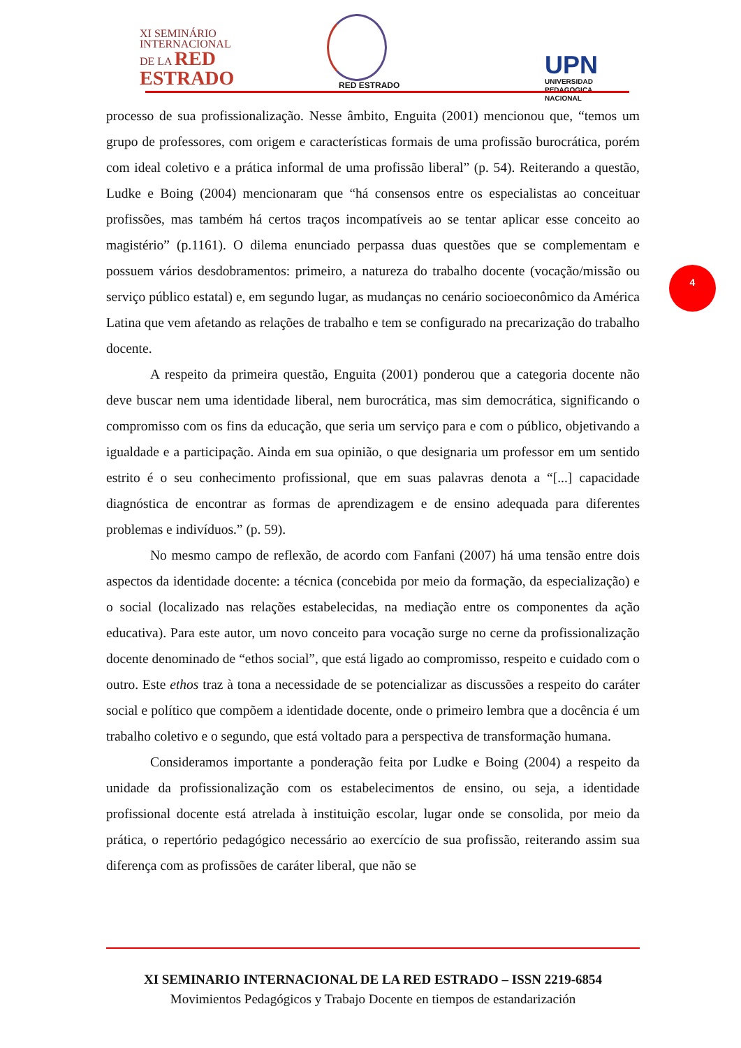XI SEMINÁRIO
INTERNACIONAL
DE LA RED
ESTRADO
RED ESTRADO
UPN
UNIVERSIDAD
PEDAGOGICA
NACIONAL
processo de sua profissionalização. Nesse âmbito, Enguita (2001) mencionou que, “temos um grupo de professores, com origem e características formais de uma profissão burocrática, porém com ideal coletivo e a prática informal de uma profissão liberal” (p. 54). Reiterando a questão, Ludke e Boing (2004) mencionaram que “há consensos entre os especialistas ao conceituar profissões, mas também há certos traços incompatíveis ao se tentar aplicar esse conceito ao magistério” (p.1161). O dilema enunciado perpassa duas questões que se complementam e possuem vários desdobramentos: primeiro, a natureza do trabalho docente (vocação/missão ou serviço público estatal) e, em segundo lugar, as mudanças no cenário socioeconômico da América Latina que vem afetando as relações de trabalho e tem se configurado na precarização do trabalho docente.
A respeito da primeira questão, Enguita (2001) ponderou que a categoria docente não deve buscar nem uma identidade liberal, nem burocrática, mas sim democrática, significando o compromisso com os fins da educação, que seria um serviço para e com o público, objetivando a igualdade e a participação. Ainda em sua opinião, o que designaria um professor em um sentido estrito é o seu conhecimento profissional, que em suas palavras denota a “[...] capacidade diagnóstica de encontrar as formas de aprendizagem e de ensino adequada para diferentes problemas e indivíduos.” (p. 59).
No mesmo campo de reflexão, de acordo com Fanfani (2007) há uma tensão entre dois aspectos da identidade docente: a técnica (concebida por meio da formação, da especialização) e o social (localizado nas relações estabelecidas, na mediação entre os componentes da ação educativa). Para este autor, um novo conceito para vocação surge no cerne da profissionalização docente denominado de “ethos social”, que está ligado ao compromisso, respeito e cuidado com o outro. Este ethos traz à tona a necessidade de se potencializar as discussões a respeito do caráter social e político que compõem a identidade docente, onde o primeiro lembra que a docência é um trabalho coletivo e o segundo, que está voltado para a perspectiva de transformação humana.
Consideramos importante a ponderação feita por Ludke e Boing (2004) a respeito da unidade da profissionalização com os estabelecimentos de ensino, ou seja, a identidade profissional docente está atrelada à instituição escolar, lugar onde se consolida, por meio da prática, o repertório pedagógico necessário ao exercício de sua profissão, reiterando assim sua diferença com as profissões de caráter liberal, que não se
4
XI SEMINARIO INTERNACIONAL DE LA RED ESTRADO – ISSN 2219-6854
Movimientos Pedagógicos y Trabajo Docente en tiempos de estandarización